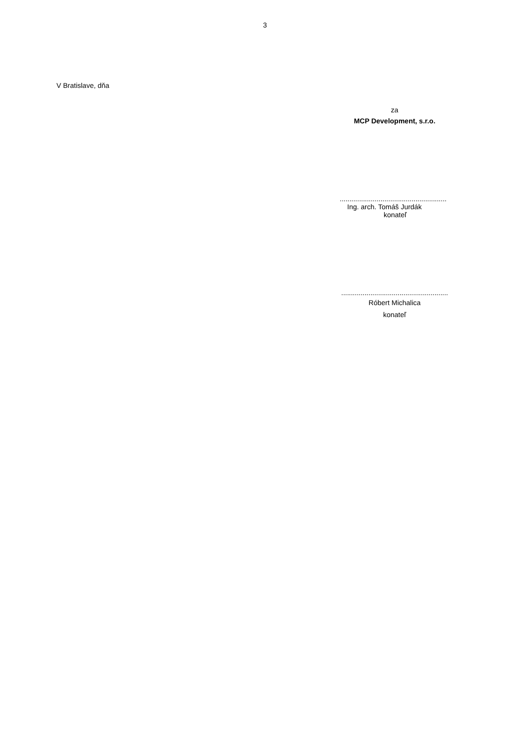3
V Bratislave, dňa
za
MCP Development, s.r.o.
.......................................................
Ing. arch. Tomáš Jurdák
konateľ
.......................................................
Róbert Michalica
konateľ